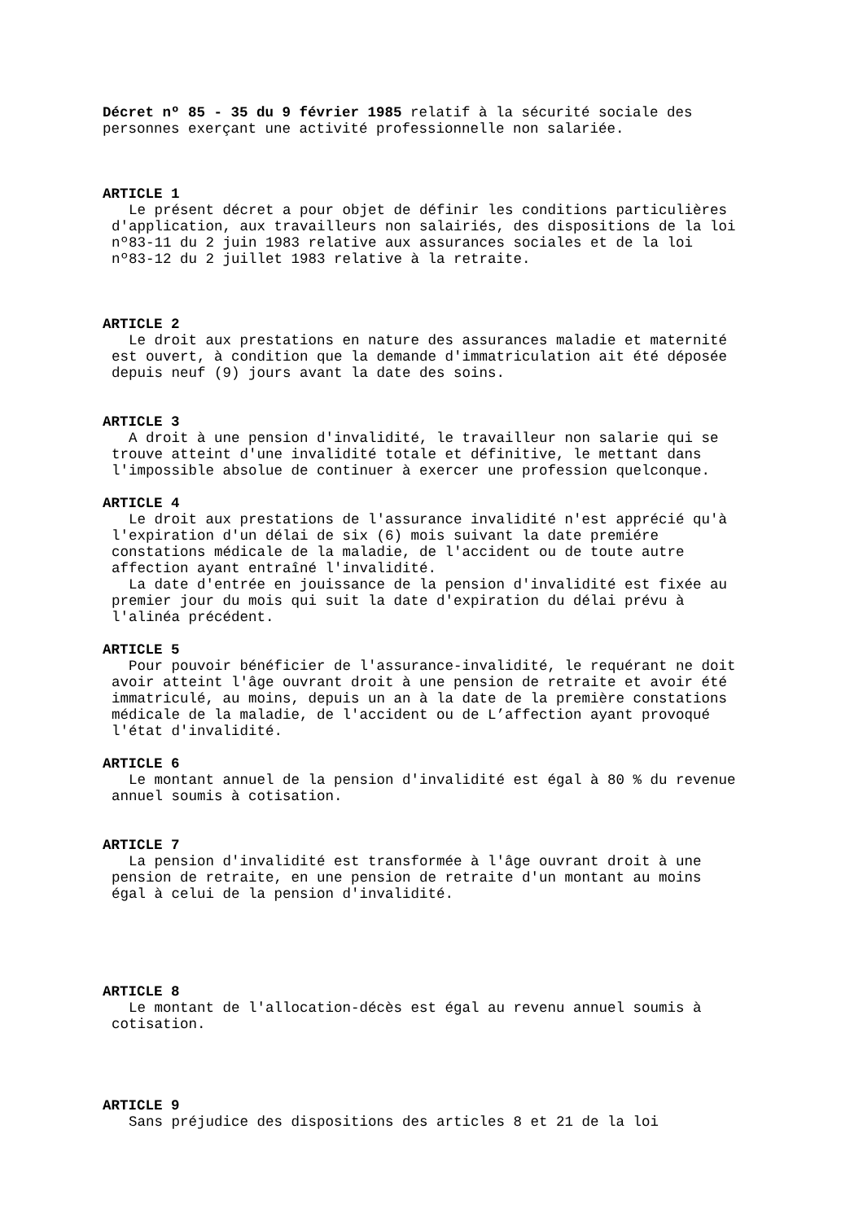Décret nº 85 - 35 du 9 février 1985 relatif à la sécurité sociale des personnes exerçant une activité professionnelle non salariée.
ARTICLE 1
Le présent décret a pour objet de définir les conditions particulières d'application, aux travailleurs non salairiés, des dispositions de la loi nº83-11 du 2 juin 1983 relative aux assurances sociales et de la loi nº83-12 du 2 juillet 1983 relative à la retraite.
ARTICLE 2
Le droit aux prestations en nature des assurances maladie et maternité est ouvert, à condition que la demande d'immatriculation ait été déposée depuis neuf (9) jours avant la date des soins.
ARTICLE 3
A droit à une pension d'invalidité, le travailleur non salarie qui se trouve atteint d'une invalidité totale et définitive, le mettant dans l'impossible absolue de continuer à exercer une profession quelconque.
ARTICLE 4
Le droit aux prestations de l'assurance invalidité n'est apprécié qu'à l'expiration d'un délai de six (6) mois suivant la date premiére constations médicale de la maladie, de l'accident ou de toute autre affection ayant entraîné l'invalidité.
La date d'entrée en jouissance de la pension d'invalidité est fixée au premier jour du mois qui suit la date d'expiration du délai prévu à l'alinéa précédent.
ARTICLE 5
Pour pouvoir bénéficier de l'assurance-invalidité, le requérant ne doit avoir atteint l'âge ouvrant droit à une pension de retraite et avoir été immatriculé, au moins, depuis un an à la date de la première constations médicale de la maladie, de l'accident ou de L’affection ayant provoqué l'état d'invalidité.
ARTICLE 6
Le montant annuel de la pension d'invalidité est égal à 80 % du revenue annuel soumis à cotisation.
ARTICLE 7
La pension d'invalidité est transformée à l'âge ouvrant droit à une pension de retraite, en une pension de retraite d'un montant au moins égal à celui de la pension d'invalidité.
ARTICLE 8
Le montant de l'allocation-décès est égal au revenu annuel soumis à cotisation.
ARTICLE 9
Sans préjudice des dispositions des articles 8 et 21 de la loi